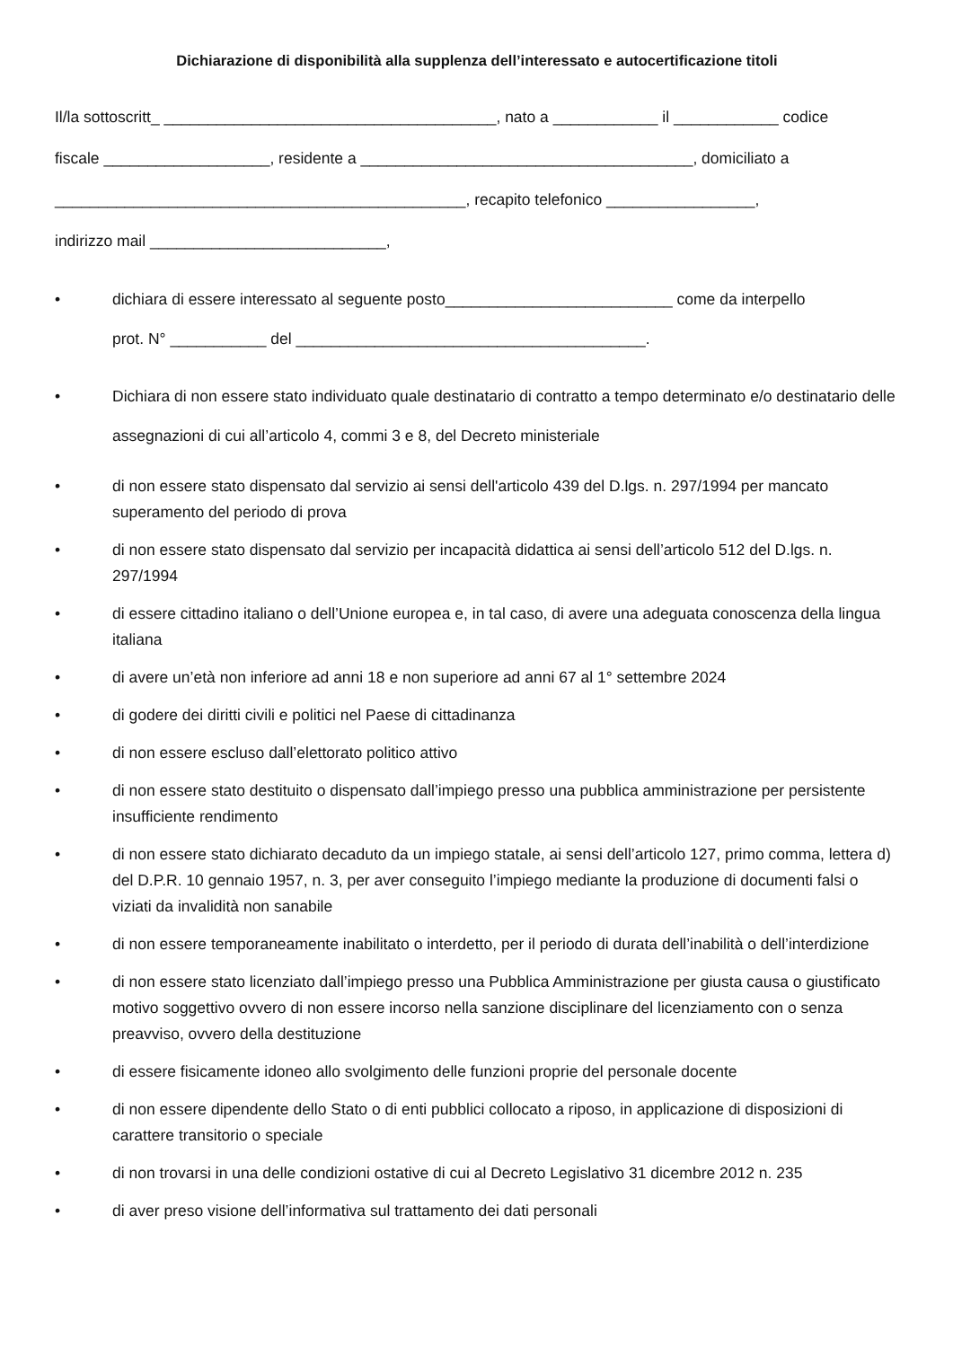Dichiarazione di disponibilità alla supplenza dell’interessato e autocertificazione titoli
Il/la sottoscritt_ ______________________________________, nato a ____________ il ____________ codice
fiscale ___________________, residente a ______________________________________, domiciliato a
_______________________________________________, recapito telefonico _________________,
indirizzo mail ___________________________,
• dichiara di essere interessato al seguente posto__________________________ come da interpello
prot. N° ___________ del ________________________________________.
• Dichiara di non essere stato individuato quale destinatario di contratto a tempo determinato e/o destinatario delle assegnazioni di cui all’articolo 4, commi 3 e 8, del Decreto ministeriale
• di non essere stato dispensato dal servizio ai sensi dell'articolo 439 del D.lgs. n. 297/1994 per mancato superamento del periodo di prova
• di non essere stato dispensato dal servizio per incapacità didattica ai sensi dell’articolo 512 del D.lgs. n. 297/1994
• di essere cittadino italiano o dell’Unione europea e, in tal caso, di avere una adeguata conoscenza della lingua italiana
• di avere un’età non inferiore ad anni 18 e non superiore ad anni 67 al 1° settembre 2024
• di godere dei diritti civili e politici nel Paese di cittadinanza
• di non essere escluso dall’elettorato politico attivo
• di non essere stato destituito o dispensato dall’impiego presso una pubblica amministrazione per persistente insufficiente rendimento
• di non essere stato dichiarato decaduto da un impiego statale, ai sensi dell’articolo 127, primo comma, lettera d) del D.P.R. 10 gennaio 1957, n. 3, per aver conseguito l’impiego mediante la produzione di documenti falsi o viziati da invalidità non sanabile
• di non essere temporaneamente inabilitato o interdetto, per il periodo di durata dell’inabilità o dell’interdizione
• di non essere stato licenziato dall’impiego presso una Pubblica Amministrazione per giusta causa o giustificato motivo soggettivo ovvero di non essere incorso nella sanzione disciplinare del licenziamento con o senza preavviso, ovvero della destituzione
• di essere fisicamente idoneo allo svolgimento delle funzioni proprie del personale docente
• di non essere dipendente dello Stato o di enti pubblici collocato a riposo, in applicazione di disposizioni di carattere transitorio o speciale
• di non trovarsi in una delle condizioni ostative di cui al Decreto Legislativo 31 dicembre 2012 n. 235
• di aver preso visione dell’informativa sul trattamento dei dati personali